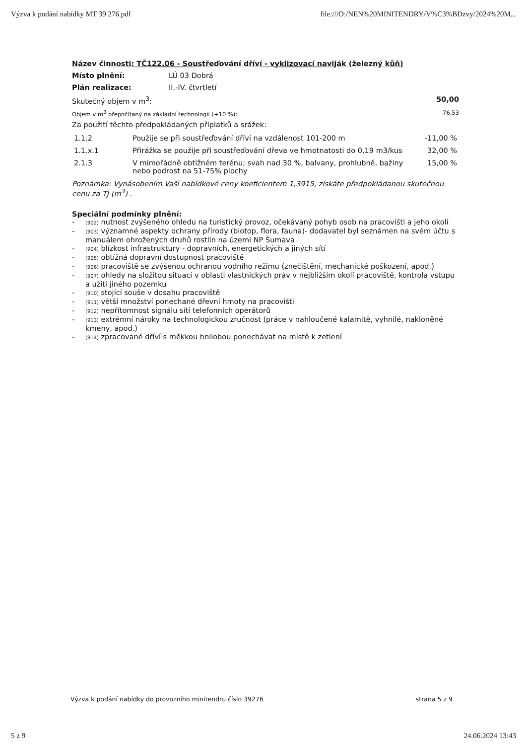Výzva k podání nabídky MT 39 276.pdf file:///O:/NEN%20MINITENDRY/V%C3%BDzvy/2024%20M...
Název činnosti: TČ122.06 - Soustřeďování dříví - vyklizovací naviják (železný kůň)
Místo plnění: LÚ 03 Dobrá
Plán realizace: II.-IV. čtvrtletí
Skutečný objem v m<sup>3</sup>: 50,00
Objem v m<sup>3</sup> přepočítaný na základní technologii (+10 %): 76,53
Za použití těchto předpokládaných příplatků a srážek:
| 1.1.2 | Použije se při soustřeďování dříví na vzdálenost 101-200 m | -11,00 % |
| 1.1.x.1 | Přirážka se použije při soustřeďování dřeva ve hmotnatosti do 0,19 m3/kus | 32,00 % |
| 2.1.3 | V mimořádně obtížném terénu; svah nad 30 %, balvany, prohlubně, bažiny nebo podrost na 51-75% plochy | 15,00 % |
Poznámka: Vynásobením Vaší nabídkové ceny koeficientem 1,3915, získáte předpokládanou skutečnou cenu za TJ (m<sup>3</sup>) .
Speciální podmínky plnění:
- (902) nutnost zvýšeného ohledu na turistický provoz, očekávaný pohyb osob na pracovišti a jeho okolí
- (903) významné aspekty ochrany přírody (biotop, flora, fauna)- dodavatel byl seznámen na svém účtu s manuálem ohrožených druhů rostlin na území NP Šumava
- (904) blízkost infrastruktury - dopravních, energetických a jiných sítí
- (905) obtížná dopravní dostupnost pracoviště
- (906) pracoviště se zvýšenou ochranou vodního režimu (znečištění, mechanické poškození, apod.)
- (907) ohledy na složitou situaci v oblasti vlastnických práv v nejbližším okolí pracoviště, kontrola vstupu a užití jiného pozemku
- (910) stojící souše v dosahu pracoviště
- (911) větší množství ponechané dřevní hmoty na pracovišti
- (912) nepřítomnost signálu sítí telefonních operátorů
- (913) extrémní nároky na technologickou zručnost (práce v nahloučené kalamitě, vyhnilé, nakloněné kmeny, apod.)
- (914) zpracované dříví s měkkou hnilobou ponechávat na místě k zetlení
Výzva k podání nabídky do provozního minitendru číslo 39276 strana 5 z 9
5 z 9 24.06.2024 13:43